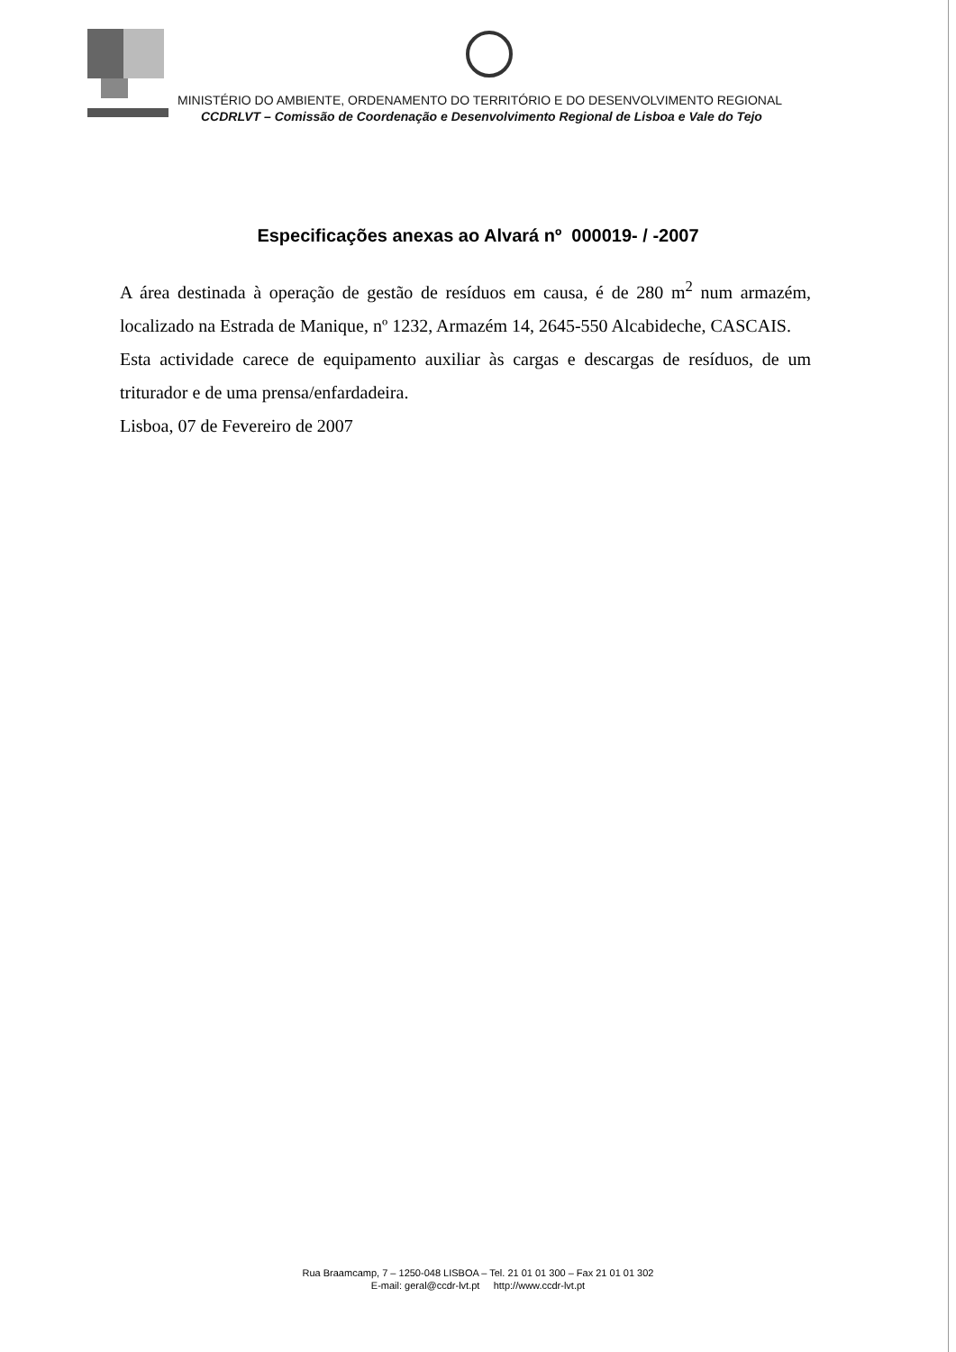MINISTÉRIO DO AMBIENTE, ORDENAMENTO DO TERRITÓRIO E DO DESENVOLVIMENTO REGIONAL
CCDRLVT – Comissão de Coordenação e Desenvolvimento Regional de Lisboa e Vale do Tejo
Especificações anexas ao Alvará nº 000019- / -2007
A área destinada à operação de gestão de resíduos em causa, é de 280 m<sup>2</sup> num armazém, localizado na Estrada de Manique, nº 1232, Armazém 14, 2645-550 Alcabideche, CASCAIS.
Esta actividade carece de equipamento auxiliar às cargas e descargas de resíduos, de um triturador e de uma prensa/enfardadeira.
Lisboa, 07 de Fevereiro de 2007
Rua Braamcamp, 7 – 1250-048 LISBOA – Tel. 21 01 01 300 – Fax 21 01 01 302
E-mail: geral@ccdr-lvt.pt http://www.ccdr-lvt.pt